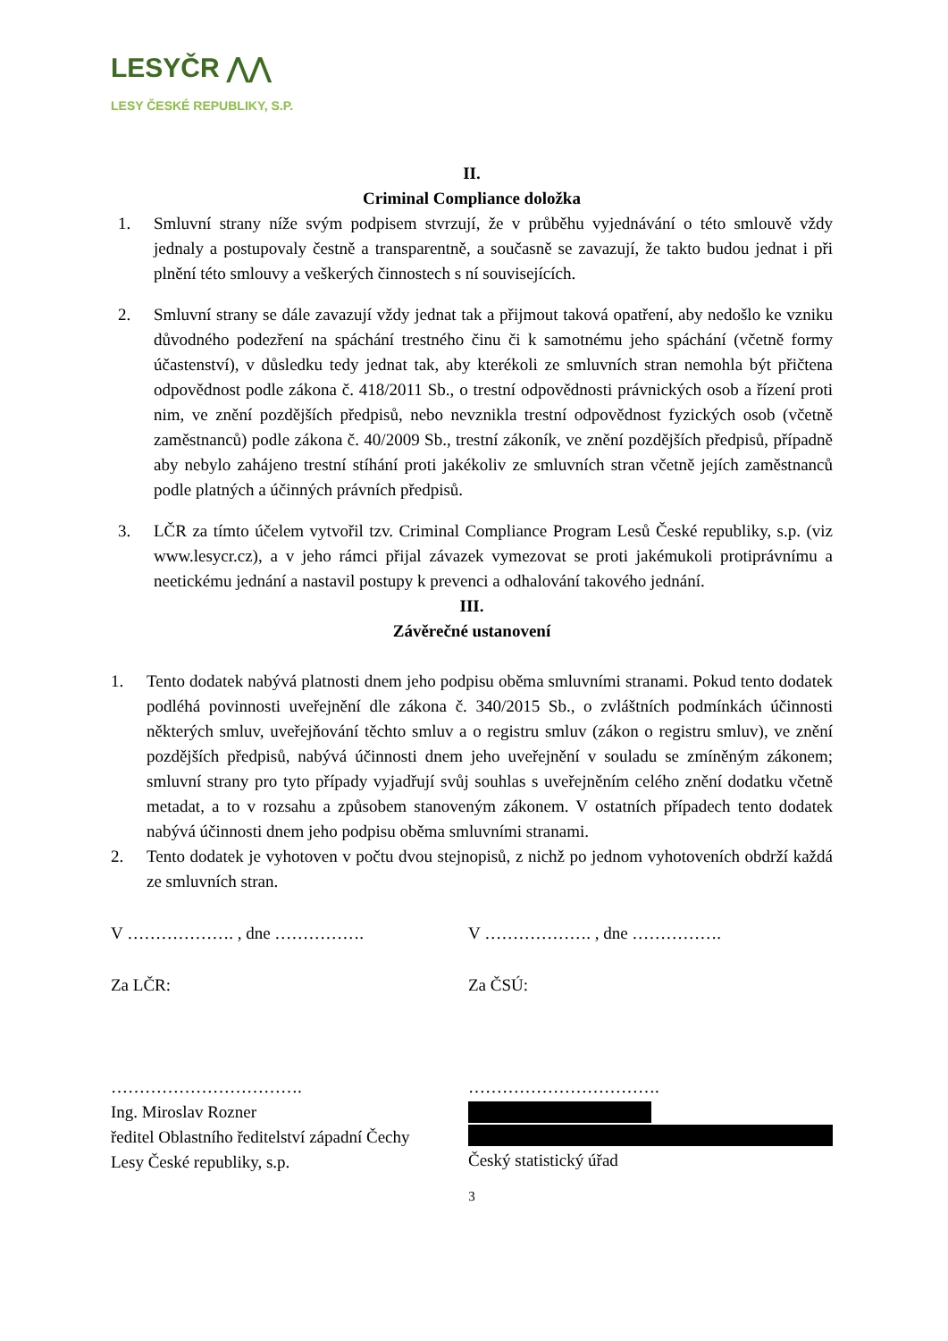LESYČR ⋀⋀
LESY ČESKÉ REPUBLIKY, S.P.
II.
Criminal Compliance doložka
1. Smluvní strany níže svým podpisem stvrzují, že v průběhu vyjednávání o této smlouvě vždy jednaly a postupovaly čestně a transparentně, a současně se zavazují, že takto budou jednat i při plnění této smlouvy a veškerých činnostech s ní souvisejících.
2. Smluvní strany se dále zavazují vždy jednat tak a přijmout taková opatření, aby nedošlo ke vzniku důvodného podezření na spáchání trestného činu či k samotnému jeho spáchání (včetně formy účastenství), v důsledku tedy jednat tak, aby kterékoli ze smluvních stran nemohla být přičtena odpovědnost podle zákona č. 418/2011 Sb., o trestní odpovědnosti právnických osob a řízení proti nim, ve znění pozdějších předpisů, nebo nevznikla trestní odpovědnost fyzických osob (včetně zaměstnanců) podle zákona č. 40/2009 Sb., trestní zákoník, ve znění pozdějších předpisů, případně aby nebylo zahájeno trestní stíhání proti jakékoliv ze smluvních stran včetně jejích zaměstnanců podle platných a účinných právních předpisů.
3. LČR za tímto účelem vytvořil tzv. Criminal Compliance Program Lesů České republiky, s.p. (viz www.lesycr.cz), a v jeho rámci přijal závazek vymezovat se proti jakémukoli protiprávnímu a neetickému jednání a nastavil postupy k prevenci a odhalování takového jednání.
III.
Závěrečné ustanovení
1. Tento dodatek nabývá platnosti dnem jeho podpisu oběma smluvními stranami. Pokud tento dodatek podléhá povinnosti uveřejnění dle zákona č. 340/2015 Sb., o zvláštních podmínkách účinnosti některých smluv, uveřejňování těchto smluv a o registru smluv (zákon o registru smluv), ve znění pozdějších předpisů, nabývá účinnosti dnem jeho uveřejnění v souladu se zmíněným zákonem; smluvní strany pro tyto případy vyjadřují svůj souhlas s uveřejněním celého znění dodatku včetně metadat, a to v rozsahu a způsobem stanoveným zákonem. V ostatních případech tento dodatek nabývá účinnosti dnem jeho podpisu oběma smluvními stranami.
2. Tento dodatek je vyhotoven v počtu dvou stejnopisů, z nichž po jednom vyhotoveních obdrží každá ze smluvních stran.
V ………………. , dne ……………. V ………………. , dne …………….
Za LČR: Za ČSÚ:
…………………………….
Ing. Miroslav Rozner
ředitel Oblastního ředitelství západní Čechy
Lesy České republiky, s.p.
…………………………….
Český statistický úřad
3